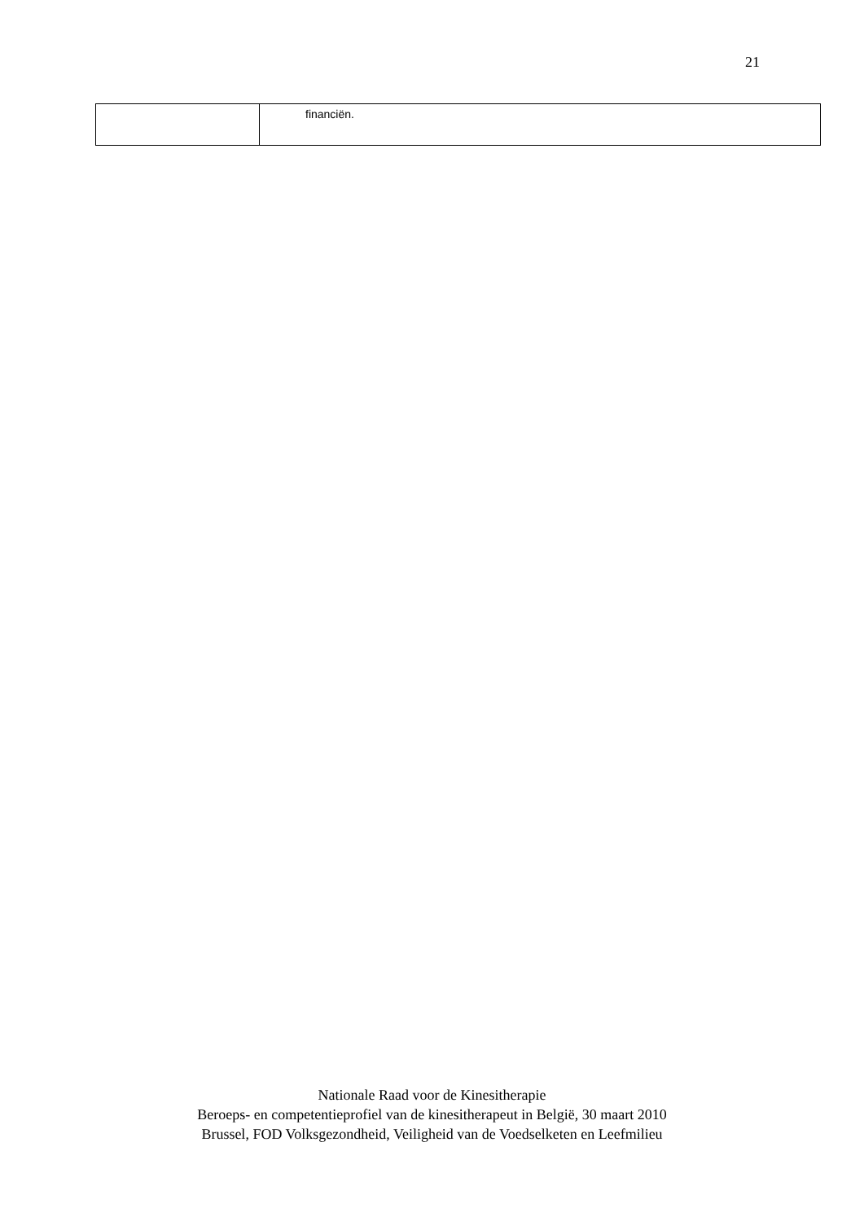21
| | financiën. |
Nationale Raad voor de Kinesitherapie
Beroeps- en competentieprofiel van de kinesitherapeut in België, 30 maart 2010
Brussel, FOD Volksgezondheid, Veiligheid van de Voedselketen en Leefmilieu